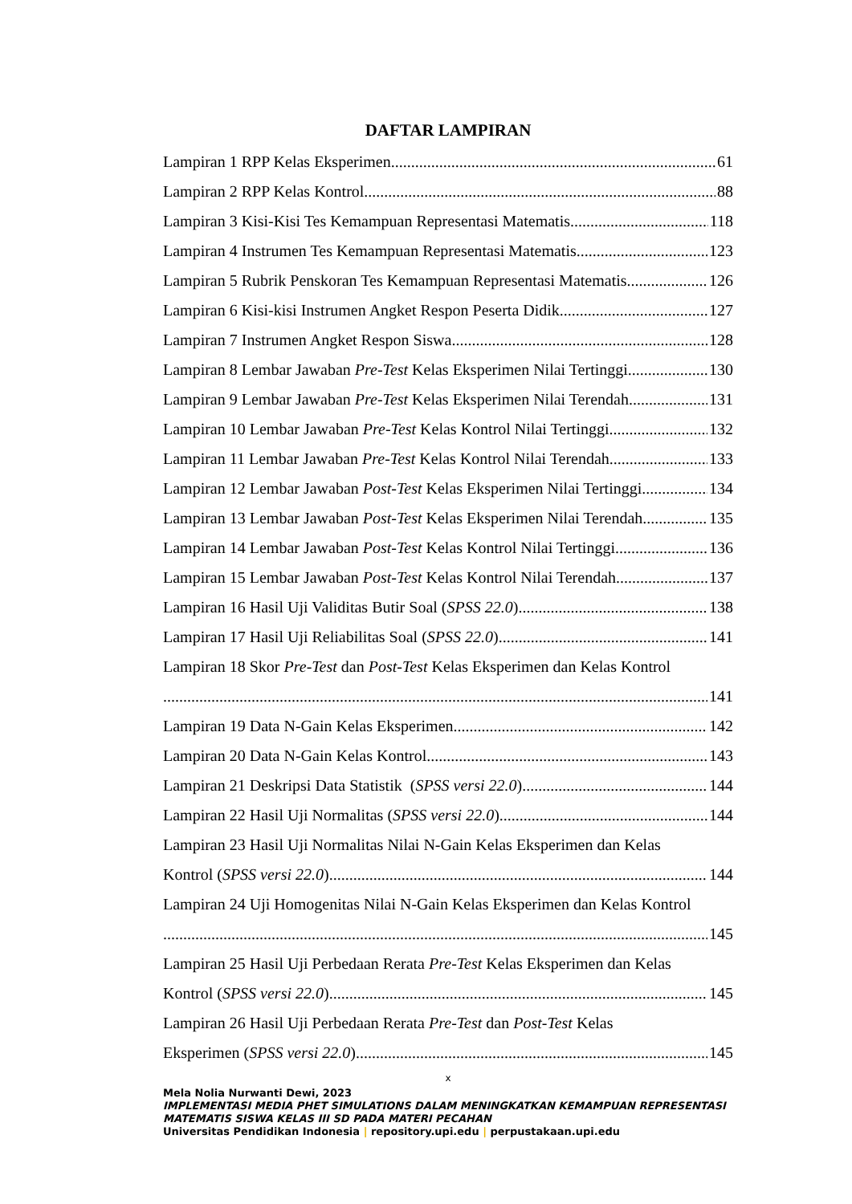DAFTAR LAMPIRAN
Lampiran 1 RPP Kelas Eksperimen 61
Lampiran 2 RPP Kelas Kontrol 88
Lampiran 3 Kisi-Kisi Tes Kemampuan Representasi Matematis 118
Lampiran 4 Instrumen Tes Kemampuan Representasi Matematis 123
Lampiran 5 Rubrik Penskoran Tes Kemampuan Representasi Matematis 126
Lampiran 6 Kisi-kisi Instrumen Angket Respon Peserta Didik 127
Lampiran 7 Instrumen Angket Respon Siswa 128
Lampiran 8 Lembar Jawaban Pre-Test Kelas Eksperimen Nilai Tertinggi 130
Lampiran 9 Lembar Jawaban Pre-Test Kelas Eksperimen Nilai Terendah 131
Lampiran 10 Lembar Jawaban Pre-Test Kelas Kontrol Nilai Tertinggi 132
Lampiran 11 Lembar Jawaban Pre-Test Kelas Kontrol Nilai Terendah 133
Lampiran 12 Lembar Jawaban Post-Test Kelas Eksperimen Nilai Tertinggi 134
Lampiran 13 Lembar Jawaban Post-Test Kelas Eksperimen Nilai Terendah 135
Lampiran 14 Lembar Jawaban Post-Test Kelas Kontrol Nilai Tertinggi 136
Lampiran 15 Lembar Jawaban Post-Test Kelas Kontrol Nilai Terendah 137
Lampiran 16 Hasil Uji Validitas Butir Soal (SPSS 22.0) 138
Lampiran 17 Hasil Uji Reliabilitas Soal (SPSS 22.0) 141
Lampiran 18 Skor Pre-Test dan Post-Test Kelas Eksperimen dan Kelas Kontrol
141
Lampiran 19 Data N-Gain Kelas Eksperimen 142
Lampiran 20 Data N-Gain Kelas Kontrol 143
Lampiran 21 Deskripsi Data Statistik (SPSS versi 22.0) 144
Lampiran 22 Hasil Uji Normalitas (SPSS versi 22.0) 144
Lampiran 23 Hasil Uji Normalitas Nilai N-Gain Kelas Eksperimen dan Kelas
Kontrol (SPSS versi 22.0) 144
Lampiran 24 Uji Homogenitas Nilai N-Gain Kelas Eksperimen dan Kelas Kontrol
145
Lampiran 25 Hasil Uji Perbedaan Rerata Pre-Test Kelas Eksperimen dan Kelas
Kontrol (SPSS versi 22.0) 145
Lampiran 26 Hasil Uji Perbedaan Rerata Pre-Test dan Post-Test Kelas
Eksperimen (SPSS versi 22.0) 145
x
Mela Nolia Nurwanti Dewi, 2023
IMPLEMENTASI MEDIA PHET SIMULATIONS DALAM MENINGKATKAN KEMAMPUAN REPRESENTASI MATEMATIS SISWA KELAS III SD PADA MATERI PECAHAN
Universitas Pendidikan Indonesia | repository.upi.edu | perpustakaan.upi.edu